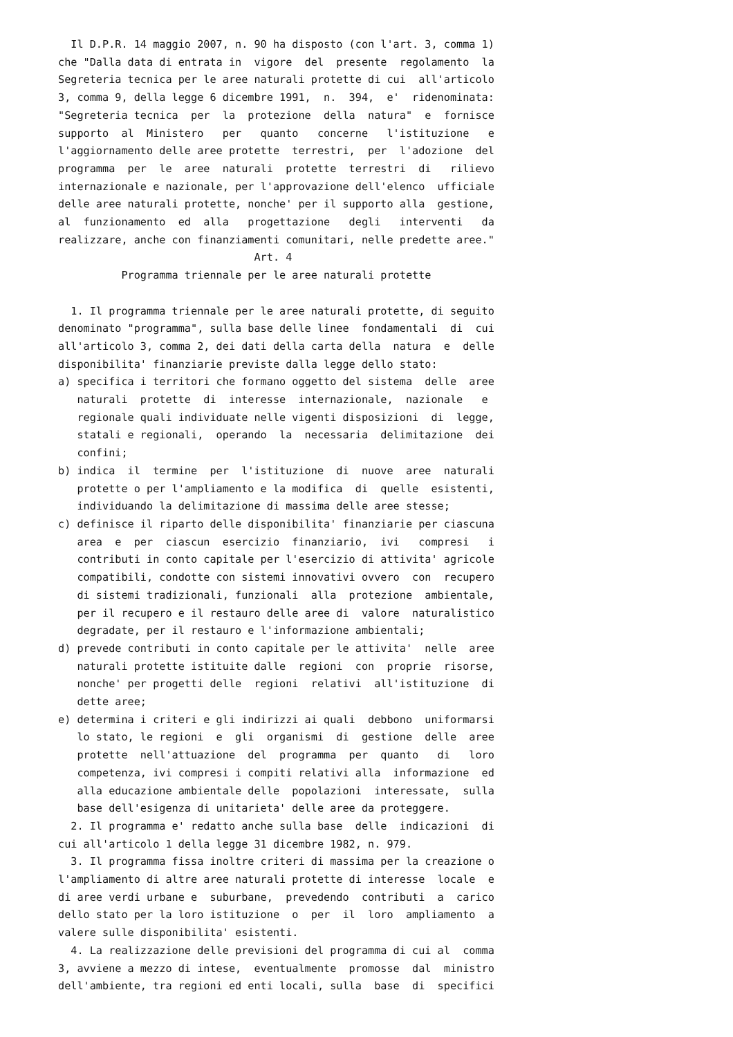Il D.P.R. 14 maggio 2007, n. 90 ha disposto (con l'art. 3, comma 1)
che "Dalla data di entrata in  vigore  del  presente  regolamento  la
Segreteria tecnica per le aree naturali protette di cui  all'articolo
3, comma 9, della legge 6 dicembre 1991,  n.  394,  e'  ridenominata:
"Segreteria tecnica  per  la  protezione  della  natura"  e  fornisce
supporto  al  Ministero   per   quanto   concerne   l'istituzione   e
l'aggiornamento delle aree protette  terrestri,  per  l'adozione  del
programma  per  le  aree  naturali  protette  terrestri  di   rilievo
internazionale e nazionale, per l'approvazione dell'elenco  ufficiale
delle aree naturali protette, nonche' per il supporto alla  gestione,
al  funzionamento  ed  alla   progettazione   degli   interventi   da
realizzare, anche con finanziamenti comunitari, nelle predette aree."
                               Art. 4
          Programma triennale per le aree naturali protette

  1. Il programma triennale per le aree naturali protette, di seguito
denominato "programma", sulla base delle linee  fondamentali  di  cui
all'articolo 3, comma 2, dei dati della carta della  natura  e  delle
disponibilita' finanziarie previste dalla legge dello stato:
a) specifica i territori che formano oggetto del sistema  delle  aree
   naturali  protette  di  interesse  internazionale,  nazionale   e
   regionale quali individuate nelle vigenti disposizioni  di  legge,
   statali e regionali,  operando  la  necessaria  delimitazione  dei
   confini;
b) indica  il  termine  per  l'istituzione  di  nuove  aree  naturali
   protette o per l'ampliamento e la modifica  di  quelle  esistenti,
   individuando la delimitazione di massima delle aree stesse;
c) definisce il riparto delle disponibilita' finanziarie per ciascuna
   area  e  per  ciascun  esercizio  finanziario,  ivi   compresi   i
   contributi in conto capitale per l'esercizio di attivita' agricole
   compatibili, condotte con sistemi innovativi ovvero  con  recupero
   di sistemi tradizionali, funzionali  alla  protezione  ambientale,
   per il recupero e il restauro delle aree di  valore  naturalistico
   degradate, per il restauro e l'informazione ambientali;
d) prevede contributi in conto capitale per le attivita'  nelle  aree
   naturali protette istituite dalle  regioni  con  proprie  risorse,
   nonche' per progetti delle  regioni  relativi  all'istituzione  di
   dette aree;
e) determina i criteri e gli indirizzi ai quali  debbono  uniformarsi
   lo stato, le regioni  e  gli  organismi  di  gestione  delle  aree
   protette  nell'attuazione  del  programma  per  quanto   di   loro
   competenza, ivi compresi i compiti relativi alla  informazione  ed
   alla educazione ambientale delle  popolazioni  interessate,  sulla
   base dell'esigenza di unitarieta' delle aree da proteggere.
  2. Il programma e' redatto anche sulla base  delle  indicazioni  di
cui all'articolo 1 della legge 31 dicembre 1982, n. 979.
  3. Il programma fissa inoltre criteri di massima per la creazione o
l'ampliamento di altre aree naturali protette di interesse  locale  e
di aree verdi urbane e  suburbane,  prevedendo  contributi  a  carico
dello stato per la loro istituzione  o  per  il  loro  ampliamento  a
valere sulle disponibilita' esistenti.
  4. La realizzazione delle previsioni del programma di cui al  comma
3, avviene a mezzo di intese,  eventualmente  promosse  dal  ministro
dell'ambiente, tra regioni ed enti locali, sulla  base  di  specifici